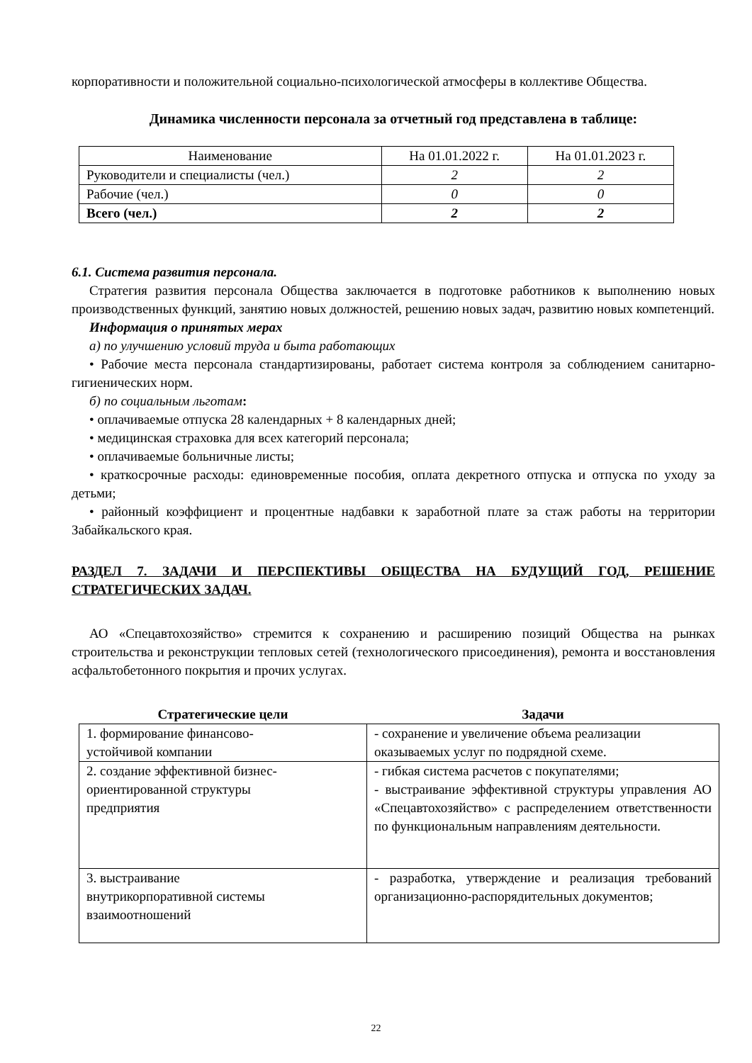корпоративности и положительной социально-психологической атмосферы в коллективе Общества.
Динамика численности персонала за отчетный год представлена в таблице:
| Наименование | На 01.01.2022 г. | На 01.01.2023 г. |
| Руководители и специалисты (чел.) | 2 | 2 |
| Рабочие (чел.) | 0 | 0 |
| Всего (чел.) | 2 | 2 |
6.1. Система развития персонала.
Стратегия развития персонала Общества заключается в подготовке работников к выполнению новых производственных функций, занятию новых должностей, решению новых задач, развитию новых компетенций.
Информация о принятых мерах
а) по улучшению условий труда и быта работающих
• Рабочие места персонала стандартизированы, работает система контроля за соблюдением санитарно-гигиенических норм.
б) по социальным льготам:
• оплачиваемые отпуска 28 календарных + 8 календарных дней;
• медицинская страховка для всех категорий персонала;
• оплачиваемые больничные листы;
• краткосрочные расходы: единовременные пособия, оплата декретного отпуска и отпуска по уходу за детьми;
• районный коэффициент и процентные надбавки к заработной плате за стаж работы на территории Забайкальского края.
РАЗДЕЛ 7. ЗАДАЧИ И ПЕРСПЕКТИВЫ ОБЩЕСТВА НА БУДУЩИЙ ГОД, РЕШЕНИЕ СТРАТЕГИЧЕСКИХ ЗАДАЧ.
АО «Спецавтохозяйство» стремится к сохранению и расширению позиций Общества на рынках строительства и реконструкции тепловых сетей (технологического присоединения), ремонта и восстановления асфальтобетонного покрытия и прочих услугах.
| Стратегические цели | Задачи |
| --- | --- |
| 1. формирование финансово- устойчивой компании | - сохранение и увеличение объема реализации оказываемых услуг по подрядной схеме. |
| 2. создание эффективной бизнес- ориентированной структуры предприятия | - гибкая система расчетов с покупателями; - выстраивание эффективной структуры управления АО «Спецавтохозяйство» с распределением ответственности по функциональным направлениям деятельности. |
| 3. выстраивание внутрикорпоративной системы взаимоотношений | - разработка, утверждение и реализация требований организационно-распорядительных документов; |
22